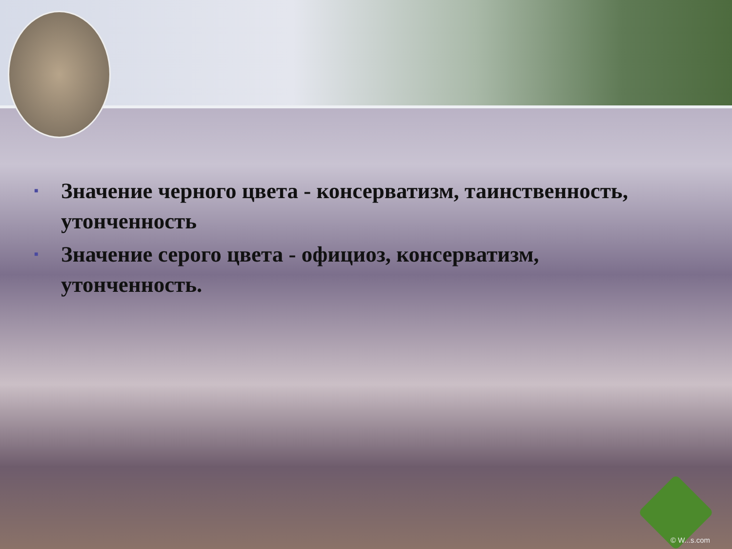■ Значение черного цвета - консерватизм, таинственность, утонченность
■ Значение серого цвета - официоз, консерватизм, утонченность.
© W...s.com